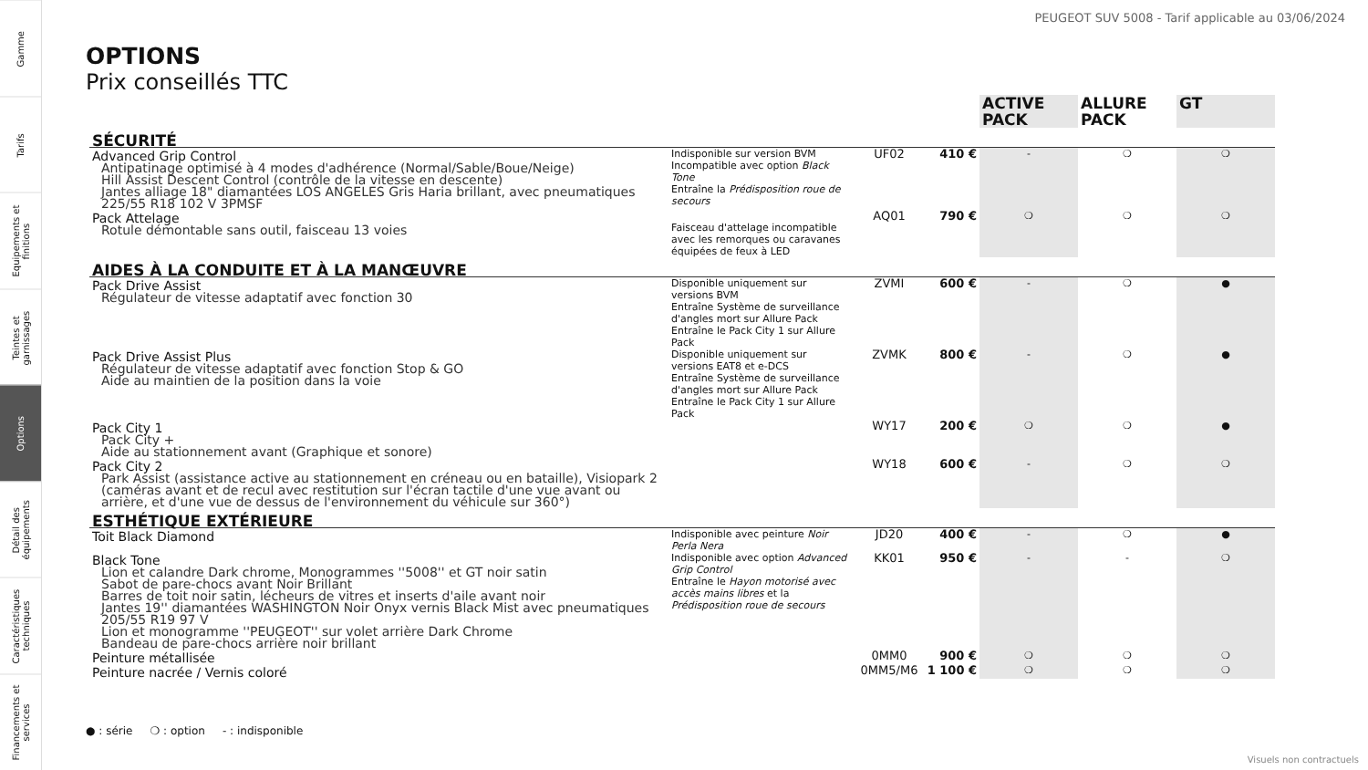Gamme
Tarifs
Equipements et finitions
Teintes et garnissages
Options
Détail des équipements
Caractéristiques techniques
Financements et services
PEUGEOT SUV 5008 - Tarif applicable au 03/06/2024
OPTIONS
Prix conseillés TTC
| | | | | ACTIVE PACK | ALLURE PACK | GT |
| SÉCURITÉ | | | | | | |
| Advanced Grip Control Antipatinage optimisé à 4 modes d'adhérence (Normal/Sable/Boue/Neige) Hill Assist Descent Control (contrôle de la vitesse en descente) Jantes alliage 18" diamantées LOS ANGELES Gris Haria brillant, avec pneumatiques 225/55 R18 102 V 3PMSF | Indisponible sur version BVM Incompatible avec option Black Tone Entraîne la Prédisposition roue de secours | UF02 | 410 € | - | ❍ | ❍ |
| Pack Attelage Rotule démontable sans outil, faisceau 13 voies | Faisceau d'attelage incompatible avec les remorques ou caravanes équipées de feux à LED | AQ01 | 790 € | ❍ | ❍ | ❍ |
| AIDES À LA CONDUITE ET À LA MANŒUVRE | | | | | | |
| Pack Drive Assist Régulateur de vitesse adaptatif avec fonction 30 | Disponible uniquement sur versions BVM Entraîne Système de surveillance d'angles mort sur Allure Pack Entraîne le Pack City 1 sur Allure Pack | ZVMI | 600 € | - | ❍ | ● |
| Pack Drive Assist Plus Régulateur de vitesse adaptatif avec fonction Stop & GO Aide au maintien de la position dans la voie | Disponible uniquement sur versions EAT8 et e-DCS Entraîne Système de surveillance d'angles mort sur Allure Pack Entraîne le Pack City 1 sur Allure Pack | ZVMK | 800 € | - | ❍ | ● |
| Pack City 1 Pack City + Aide au stationnement avant (Graphique et sonore) | | WY17 | 200 € | ❍ | ❍ | ● |
| Pack City 2 Park Assist (assistance active au stationnement en créneau ou en bataille), Visiopark 2 (caméras avant et de recul avec restitution sur l'écran tactile d'une vue avant ou arrière, et d'une vue de dessus de l'environnement du véhicule sur 360°) | | WY18 | 600 € | - | ❍ | ❍ |
| ESTHÉTIQUE EXTÉRIEURE | | | | | | |
| Toit Black Diamond | Indisponible avec peinture Noir Perla Nera | JD20 | 400 € | - | ❍ | ● |
| Black Tone Lion et calandre Dark chrome, Monogrammes ''5008'' et GT noir satin Sabot de pare-chocs avant Noir Brillant Barres de toit noir satin, lécheurs de vitres et inserts d'aile avant noir Jantes 19'' diamantées WASHINGTON Noir Onyx vernis Black Mist avec pneumatiques 205/55 R19 97 V Lion et monogramme ''PEUGEOT'' sur volet arrière Dark Chrome Bandeau de pare-chocs arrière noir brillant | Indisponible avec option Advanced Grip Control Entraîne le Hayon motorisé avec accès mains libres et la Prédisposition roue de secours | KK01 | 950 € | - | - | ❍ |
| Peinture métallisée | | 0MM0 | 900 € | ❍ | ❍ | ❍ |
| Peinture nacrée / Vernis coloré | | 0MM5/M6 | 1 100 € | ❍ | ❍ | ❍ |
● : série ❍ : option - : indisponible
Visuels non contractuels